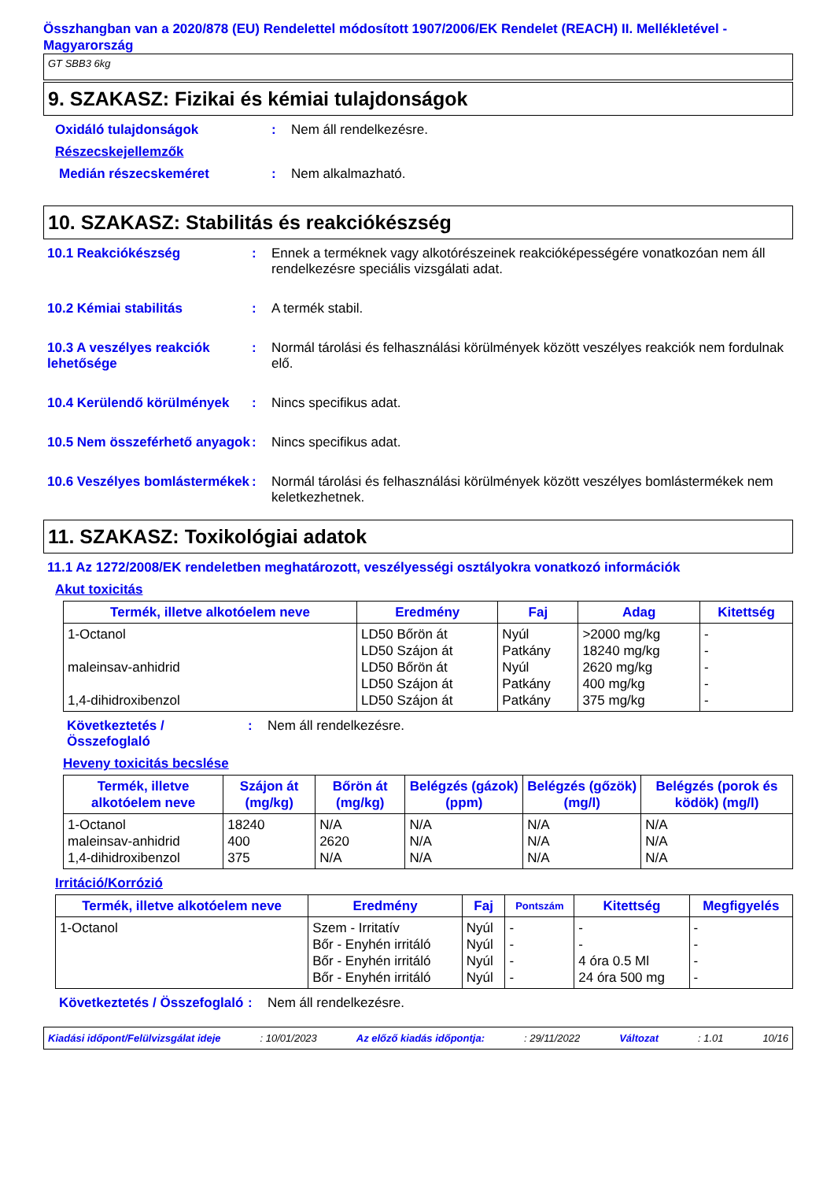Összhangban van a 2020/878 (EU) Rendelettel módosított 1907/2006/EK Rendelet (REACH) II. Mellékletével - Magyarország
GT SBB3 6kg
9. SZAKASZ: Fizikai és kémiai tulajdonságok
Oxidáló tulajdonságok : Nem áll rendelkezésre.
Részecskejellemzők
Medián részecskeméret : Nem alkalmazható.
10. SZAKASZ: Stabilitás és reakciókészség
10.1 Reakciókészség : Ennek a terméknek vagy alkotórészeinek reakcióképességére vonatkozóan nem áll rendelkezésre speciális vizsgálati adat.
10.2 Kémiai stabilitás : A termék stabil.
10.3 A veszélyes reakciók lehetősége
: Normál tárolási és felhasználási körülmények között veszélyes reakciók nem fordulnak elő.
10.4 Kerülendő körülmények
: Nincs specifikus adat.
10.5 Nem összeférhető anyagok
: Nincs specifikus adat.
10.6 Veszélyes bomlástermékek
: Normál tárolási és felhasználási körülmények között veszélyes bomlástermékek nem keletkezhetnek.
11. SZAKASZ: Toxikológiai adatok
11.1 Az 1272/2008/EK rendeletben meghatározott, veszélyességi osztályokra vonatkozó információk
Akut toxicitás
| Termék, illetve alkotóelem neve | Eredmény | Faj | Adag | Kitettség |
| --- | --- | --- | --- | --- |
| 1-Octanol maleinsav-anhidrid 1,4-dihidroxibenzol | LD50 Bőrön át LD50 Szájon át LD50 Bőrön át LD50 Szájon át LD50 Szájon át | Nyúl Patkány Nyúl Patkány Patkány | >2000 mg/kg 18240 mg/kg 2620 mg/kg 400 mg/kg 375 mg/kg | - - - - - |
Következtetés / Összefoglaló
: Nem áll rendelkezésre.
Heveny toxicitás becslése
| Termék, illetve alkotóelem neve | Szájon át (mg/kg) | Bőrön át (mg/kg) | Belégzés (gázok) (ppm) | Belégzés (gőzök) (mg/l) | Belégzés (porok és ködök) (mg/l) |
| --- | --- | --- | --- | --- | --- |
| 1-Octanol maleinsav-anhidrid 1,4-dihidroxibenzol | 18240 400 375 | N/A 2620 N/A | N/A N/A N/A | N/A N/A N/A | N/A N/A N/A |
Irritáció/Korrózió
| Termék, illetve alkotóelem neve | Eredmény | Faj | Pontszám | Kitettség | Megfigyelés |
| --- | --- | --- | --- | --- | --- |
| 1-Octanol | Szem - Irritatív Bőr - Enyhén irritáló Bőr - Enyhén irritáló Bőr - Enyhén irritáló | Nyúl Nyúl Nyúl Nyúl | - - - - | - - 4 óra 0.5 Ml 24 óra 500 mg | - - - - |
Következtetés / Összefoglaló
: Nem áll rendelkezésre.
Kiadási időpont/Felülvizsgálat ideje: 10/01/2023 Az előző kiadás időpontja:: 29/11/2022 Változat: 1.01 10/16